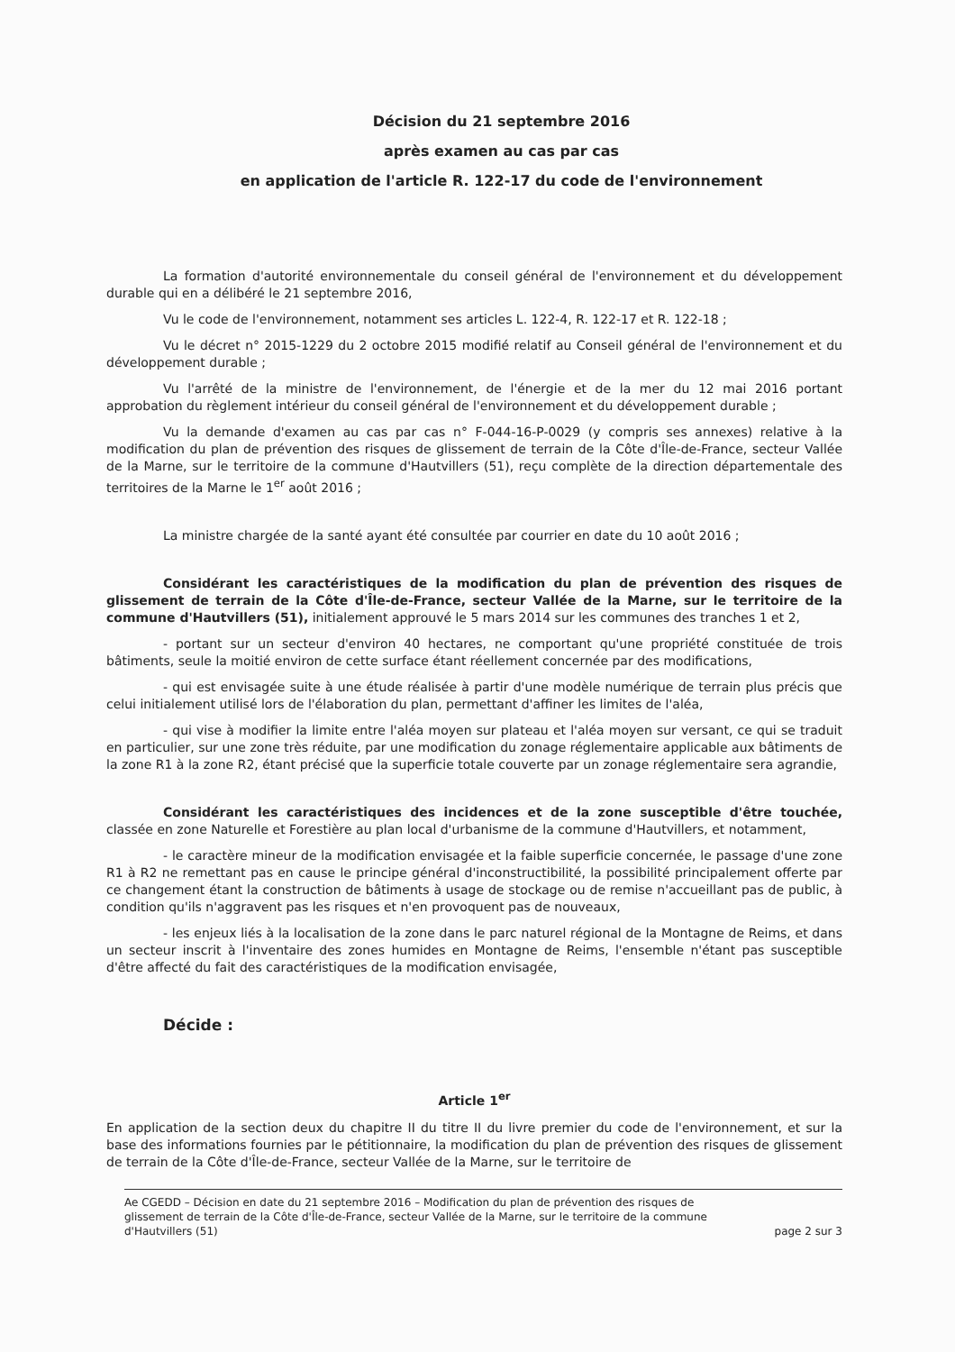Décision du 21 septembre 2016
après examen au cas par cas
en application de l'article R. 122-17 du code de l'environnement
La formation d'autorité environnementale du conseil général de l'environnement et du développement durable qui en a délibéré le 21 septembre 2016,
Vu le code de l'environnement, notamment ses articles L. 122-4, R. 122-17 et R. 122-18 ;
Vu le décret n° 2015-1229 du 2 octobre 2015 modifié relatif au Conseil général de l'environnement et du développement durable ;
Vu l'arrêté de la ministre de l'environnement, de l'énergie et de la mer du 12 mai 2016 portant approbation du règlement intérieur du conseil général de l'environnement et du développement durable ;
Vu la demande d'examen au cas par cas n° F-044-16-P-0029 (y compris ses annexes) relative à la modification du plan de prévention des risques de glissement de terrain de la Côte d'Île-de-France, secteur Vallée de la Marne, sur le territoire de la commune d'Hautvillers (51), reçu complète de la direction départementale des territoires de la Marne le 1<sup>er</sup> août 2016 ;
La ministre chargée de la santé ayant été consultée par courrier en date du 10 août 2016 ;
Considérant les caractéristiques de la modification du plan de prévention des risques de glissement de terrain de la Côte d'Île-de-France, secteur Vallée de la Marne, sur le territoire de la commune d'Hautvillers (51), initialement approuvé le 5 mars 2014 sur les communes des tranches 1 et 2,
- portant sur un secteur d'environ 40 hectares, ne comportant qu'une propriété constituée de trois bâtiments, seule la moitié environ de cette surface étant réellement concernée par des modifications,
- qui est envisagée suite à une étude réalisée à partir d'une modèle numérique de terrain plus précis que celui initialement utilisé lors de l'élaboration du plan, permettant d'affiner les limites de l'aléa,
- qui vise à modifier la limite entre l'aléa moyen sur plateau et l'aléa moyen sur versant, ce qui se traduit en particulier, sur une zone très réduite, par une modification du zonage réglementaire applicable aux bâtiments de la zone R1 à la zone R2, étant précisé que la superficie totale couverte par un zonage réglementaire sera agrandie,
Considérant les caractéristiques des incidences et de la zone susceptible d'être touchée, classée en zone Naturelle et Forestière au plan local d'urbanisme de la commune d'Hautvillers, et notamment,
- le caractère mineur de la modification envisagée et la faible superficie concernée, le passage d'une zone R1 à R2 ne remettant pas en cause le principe général d'inconstructibilité, la possibilité principalement offerte par ce changement étant la construction de bâtiments à usage de stockage ou de remise n'accueillant pas de public, à condition qu'ils n'aggravent pas les risques et n'en provoquent pas de nouveaux,
- les enjeux liés à la localisation de la zone dans le parc naturel régional de la Montagne de Reims, et dans un secteur inscrit à l'inventaire des zones humides en Montagne de Reims, l'ensemble n'étant pas susceptible d'être affecté du fait des caractéristiques de la modification envisagée,
Décide :
Article 1<sup>er</sup>
En application de la section deux du chapitre II du titre II du livre premier du code de l'environnement, et sur la base des informations fournies par le pétitionnaire, la modification du plan de prévention des risques de glissement de terrain de la Côte d'Île-de-France, secteur Vallée de la Marne, sur le territoire de
Ae CGEDD – Décision en date du 21 septembre 2016 – Modification du plan de prévention des risques de glissement de terrain de la Côte d'Île-de-France, secteur Vallée de la Marne, sur le territoire de la commune d'Hautvillers (51) page 2 sur 3